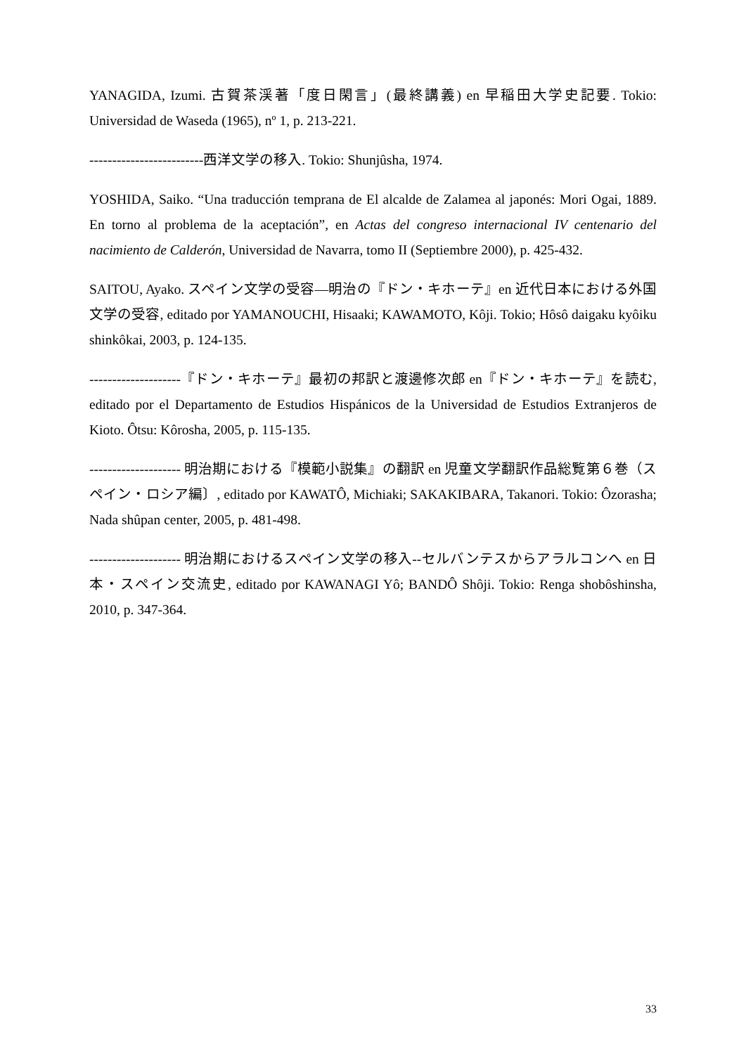YANAGIDA, Izumi. 古賀茶渓著「度日閑言」(最終講義) en 早稲田大学史記要. Tokio: Universidad de Waseda (1965), nº 1, p. 213-221.
-------------------------西洋文学の移入. Tokio: Shunjûsha, 1974.
YOSHIDA, Saiko. “Una traducción temprana de El alcalde de Zalamea al japonés: Mori Ogai, 1889. En torno al problema de la aceptación”, en Actas del congreso internacional IV centenario del nacimiento de Calderón, Universidad de Navarra, tomo II (Septiembre 2000), p. 425-432.
SAITOU, Ayako. スペイン文学の受容―明治の『ドン・キホーテ』en 近代日本における外国文学の受容, editado por YAMANOUCHI, Hisaaki; KAWAMOTO, Kôji. Tokio; Hôsô daigaku kyôiku shinkôkai, 2003, p. 124-135.
--------------------『ドン・キホーテ』最初の邦訳と渡邊修次郎 en『ドン・キホーテ』を読む, editado por el Departamento de Estudios Hispánicos de la Universidad de Estudios Extranjeros de Kioto. Ôtsu: Kôrosha, 2005, p. 115-135.
-------------------- 明治期における『模範小説集』の翻訳 en 児童文学翻訳作品総覧第６巻（スペイン・ロシア編〕, editado por KAWATÔ, Michiaki; SAKAKIBARA, Takanori. Tokio: Ôzorasha; Nada shûpan center, 2005, p. 481-498.
-------------------- 明治期におけるスペイン文学の移入--セルバンテスからアラルコンへ en 日本・スペイン交流史, editado por KAWANAGI Yô; BANDÔ Shôji. Tokio: Renga shobôshinsha, 2010, p. 347-364.
33